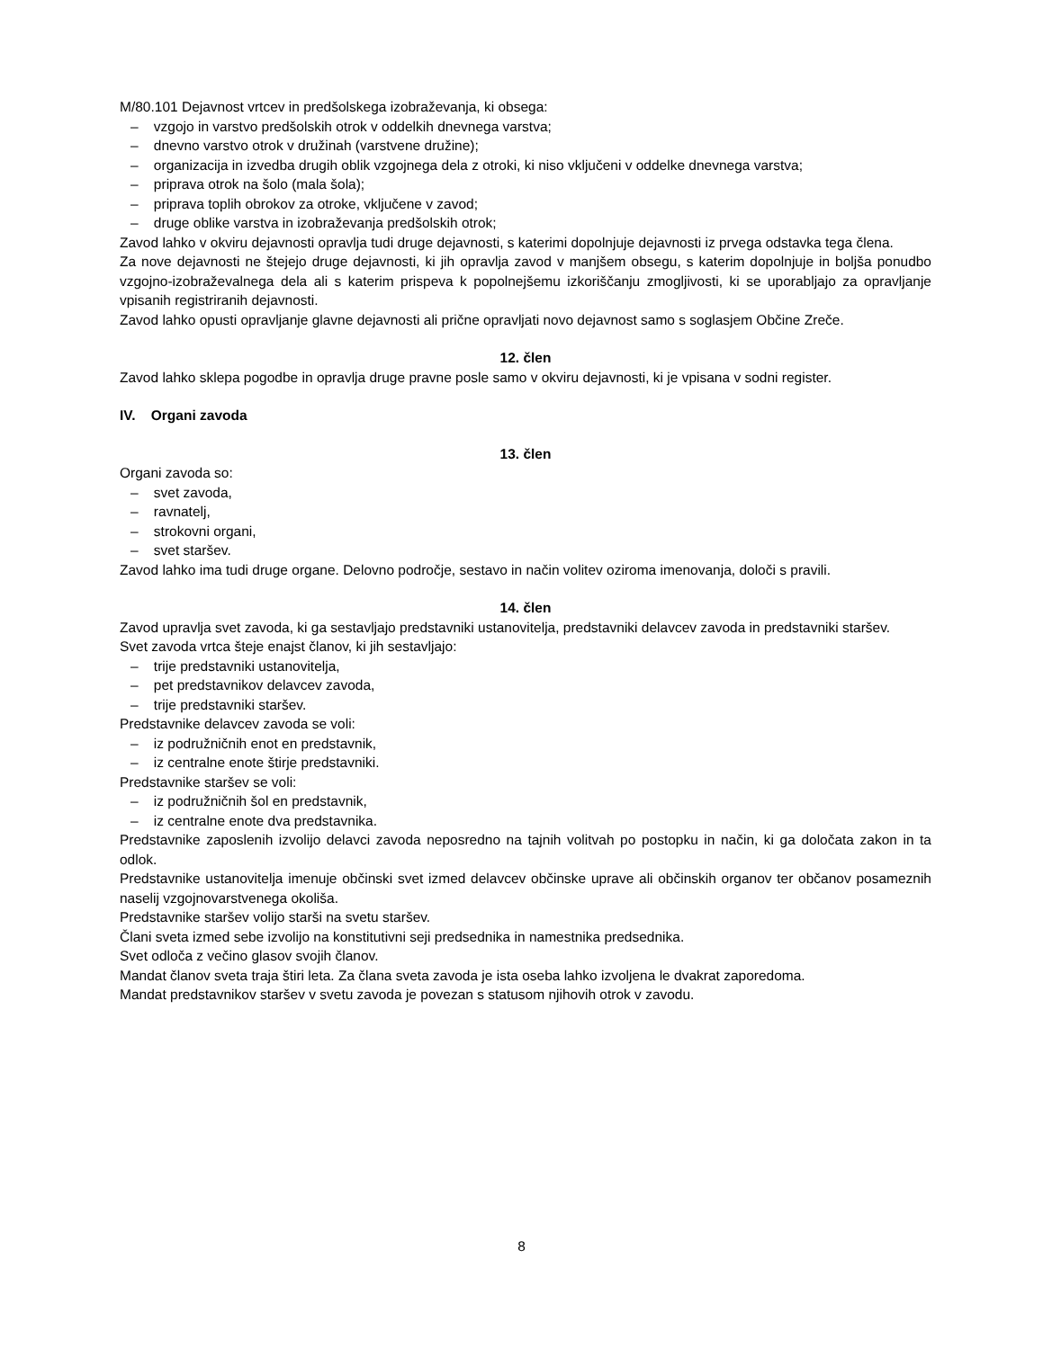M/80.101 Dejavnost vrtcev in predšolskega izobraževanja, ki obsega:
– vzgojo in varstvo predšolskih otrok v oddelkih dnevnega varstva;
– dnevno varstvo otrok v družinah (varstvene družine);
– organizacija in izvedba drugih oblik vzgojnega dela z otroki, ki niso vključeni v oddelke dnevnega varstva;
– priprava otrok na šolo (mala šola);
– priprava toplih obrokov za otroke, vključene v zavod;
– druge oblike varstva in izobraževanja predšolskih otrok;
Zavod lahko v okviru dejavnosti opravlja tudi druge dejavnosti, s katerimi dopolnjuje dejavnosti iz prvega odstavka tega člena.
Za nove dejavnosti ne štejejo druge dejavnosti, ki jih opravlja zavod v manjšem obsegu, s katerim dopolnjuje in boljša ponudbo vzgojno-izobraževalnega dela ali s katerim prispeva k popolnejšemu izkoriščanju zmogljivosti, ki se uporabljajo za opravljanje vpisanih registriranih dejavnosti.
Zavod lahko opusti opravljanje glavne dejavnosti ali prične opravljati novo dejavnost samo s soglasjem Občine Zreče.
12. člen
Zavod lahko sklepa pogodbe in opravlja druge pravne posle samo v okviru dejavnosti, ki je vpisana v sodni register.
IV. Organi zavoda
13. člen
Organi zavoda so:
– svet zavoda,
– ravnatelj,
– strokovni organi,
– svet staršev.
Zavod lahko ima tudi druge organe. Delovno področje, sestavo in način volitev oziroma imenovanja, določi s pravili.
14. člen
Zavod upravlja svet zavoda, ki ga sestavljajo predstavniki ustanovitelja, predstavniki delavcev zavoda in predstavniki staršev.
Svet zavoda vrtca šteje enajst članov, ki jih sestavljajo:
– trije predstavniki ustanovitelja,
– pet predstavnikov delavcev zavoda,
– trije predstavniki staršev.
Predstavnike delavcev zavoda se voli:
– iz podružničnih enot en predstavnik,
– iz centralne enote štirje predstavniki.
Predstavnike staršev se voli:
– iz podružničnih šol en predstavnik,
– iz centralne enote dva predstavnika.
Predstavnike zaposlenih izvolijo delavci zavoda neposredno na tajnih volitvah po postopku in način, ki ga določata zakon in ta odlok.
Predstavnike ustanovitelja imenuje občinski svet izmed delavcev občinske uprave ali občinskih organov ter občanov posameznih naselij vzgojnovarstvenega okoliša.
Predstavnike staršev volijo starši na svetu staršev.
Člani sveta izmed sebe izvolijo na konstitutivni seji predsednika in namestnika predsednika.
Svet odloča z večino glasov svojih članov.
Mandat članov sveta traja štiri leta. Za člana sveta zavoda je ista oseba lahko izvoljena le dvakrat zaporedoma.
Mandat predstavnikov staršev v svetu zavoda je povezan s statusom njihovih otrok v zavodu.
8